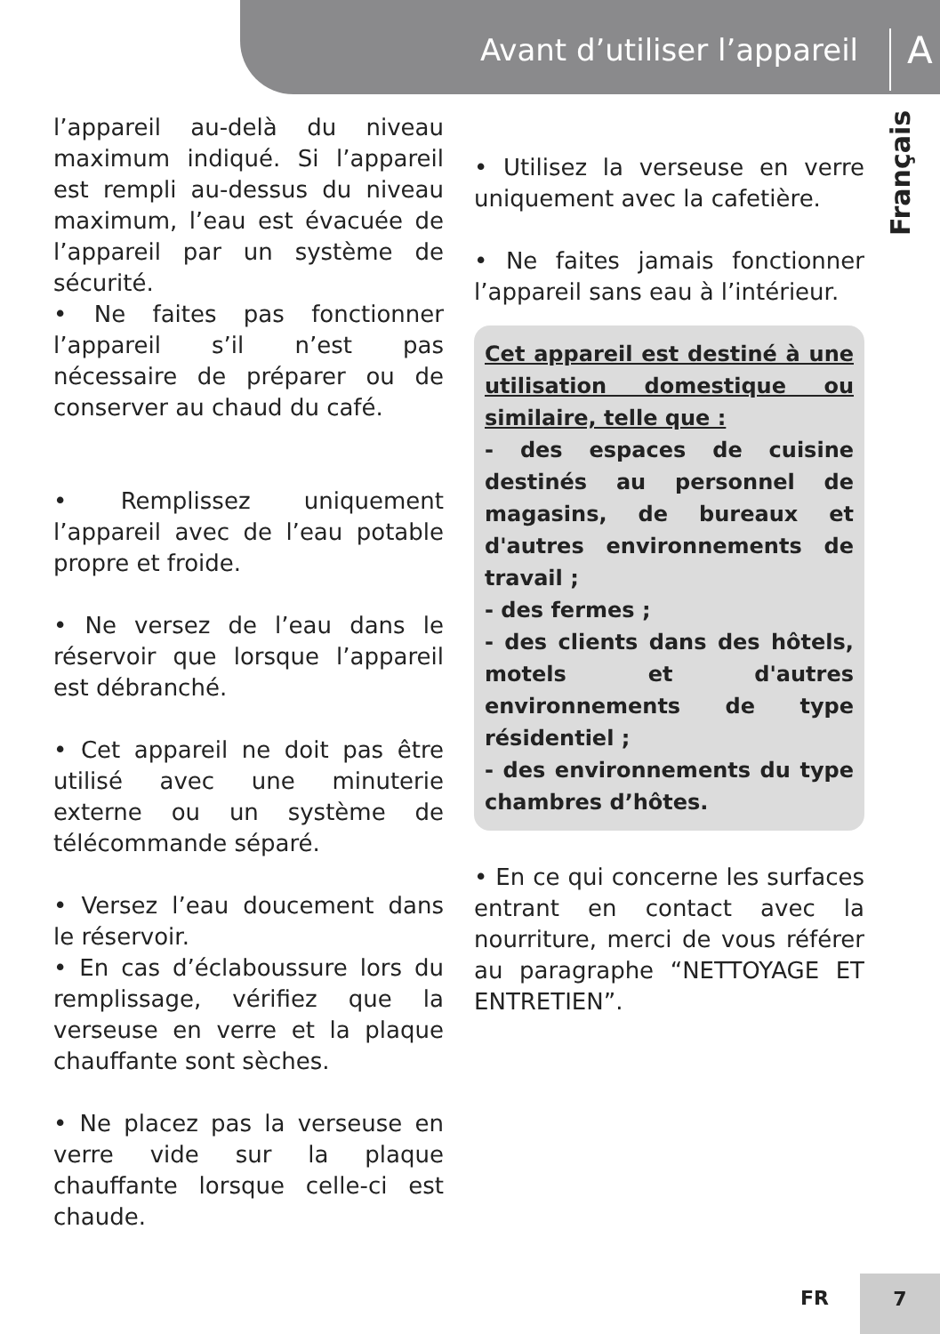Avant d’utiliser l’appareil A
Français
l’appareil au-delà du niveau maximum indiqué. Si l’appareil est rempli au-dessus du niveau maximum, l’eau est évacuée de l’appareil par un système de sécurité.
• Ne faites pas fonctionner l’appareil s’il n’est pas nécessaire de préparer ou de conserver au chaud du café.
• Remplissez uniquement l’appareil avec de l’eau potable propre et froide.
• Ne versez de l’eau dans le réservoir que lorsque l’appareil est débranché.
• Cet appareil ne doit pas être utilisé avec une minuterie externe ou un système de télécommande séparé.
• Versez l’eau doucement dans le réservoir.
• En cas d’éclaboussure lors du remplissage, vérifiez que la verseuse en verre et la plaque chauffante sont sèches.
• Ne placez pas la verseuse en verre vide sur la plaque chauffante lorsque celle-ci est chaude.
• Utilisez la verseuse en verre uniquement avec la cafetière.
• Ne faites jamais fonctionner l’appareil sans eau à l’intérieur.
Cet appareil est destiné à une utilisation domestique ou similaire, telle que :
- des espaces de cuisine destinés au personnel de magasins, de bureaux et d'autres environnements de travail ;
- des fermes ;
- des clients dans des hôtels, motels et d'autres environnements de type résidentiel ;
- des environnements du type chambres d’hôtes.
• En ce qui concerne les surfaces entrant en contact avec la nourriture, merci de vous référer au paragraphe “NETTOYAGE ET ENTRETIEN”.
FR
7